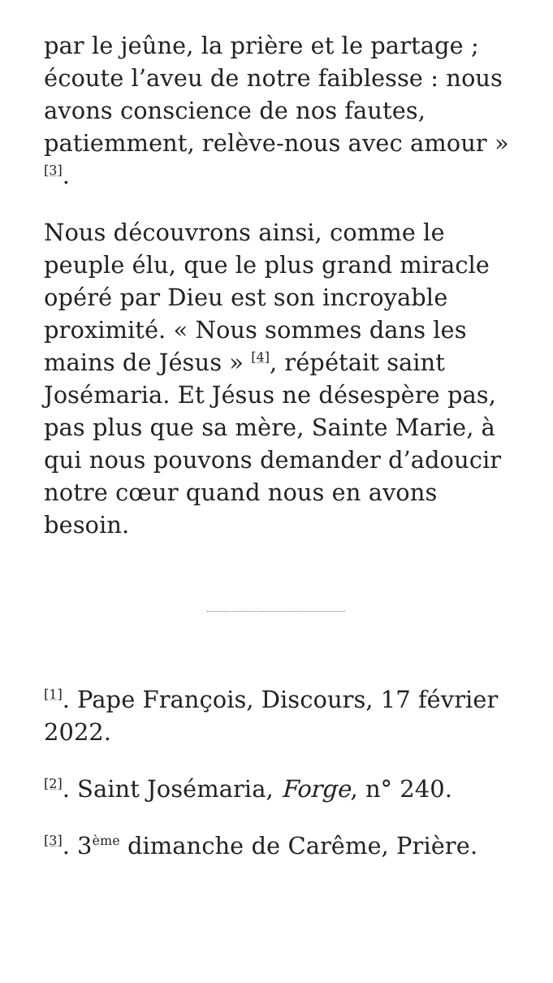par le jeûne, la prière et le partage ; écoute l’aveu de notre faiblesse : nous avons conscience de nos fautes, patiemment, relève-nous avec amour » <sup>[3]</sup>.
Nous découvrons ainsi, comme le peuple élu, que le plus grand miracle opéré par Dieu est son incroyable proximité. « Nous sommes dans les mains de Jésus » <sup>[4]</sup>, répétait saint Josémaria. Et Jésus ne désespère pas, pas plus que sa mère, Sainte Marie, à qui nous pouvons demander d’adoucir notre cœur quand nous en avons besoin.
<sup>[1]</sup>. Pape François, Discours, 17 février 2022.
<sup>[2]</sup>. Saint Josémaria, Forge, n° 240.
<sup>[3]</sup>. 3<sup>ème</sup> dimanche de Carême, Prière.